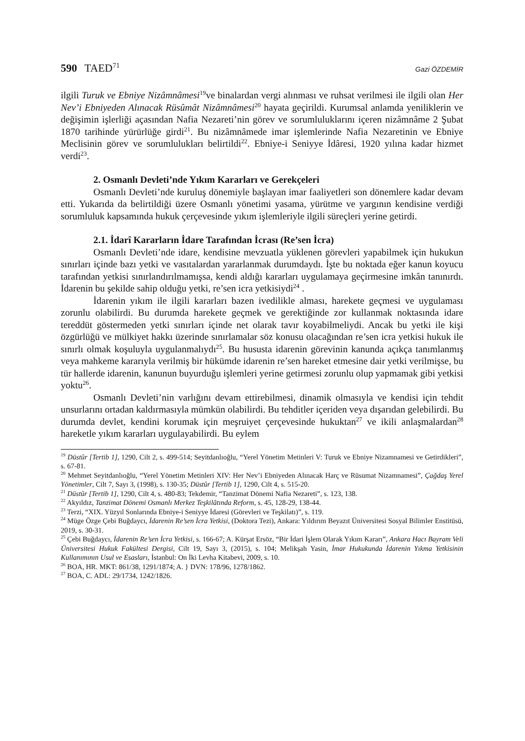590 TAED<sup>71</sup>
Gazi ÖZDEMİR
ilgili Turuk ve Ebniye Nizâmnâmesi<sup>19</sup>ve binalardan vergi alınması ve ruhsat verilmesi ile ilgili olan Her Nev’i Ebniyeden Alınacak Rüsûmât Nizâmnâmesi<sup>20</sup> hayata geçirildi. Kurumsal anlamda yeniliklerin ve değişimin işlerliği açasından Nafia Nezareti’nin görev ve sorumluluklarını içeren nizâmnâme 2 Şubat 1870 tarihinde yürürlüğe girdi<sup>21</sup>. Bu nizâmnâmede imar işlemlerinde Nafia Nezaretinin ve Ebniye Meclisinin görev ve sorumlulukları belirtildi<sup>22</sup>. Ebniye-i Seniyye İdâresi, 1920 yılına kadar hizmet verdi<sup>23</sup>.
2. Osmanlı Devleti’nde Yıkım Kararları ve Gerekçeleri
Osmanlı Devleti’nde kuruluş dönemiyle başlayan imar faaliyetleri son dönemlere kadar devam etti. Yukarıda da belirtildiği üzere Osmanlı yönetimi yasama, yürütme ve yargının kendisine verdiği sorumluluk kapsamında hukuk çerçevesinde yıkım işlemleriyle ilgili süreçleri yerine getirdi.
2.1. İdarî Kararların İdare Tarafından İcrası (Re’sen İcra)
Osmanlı Devleti’nde idare, kendisine mevzuatla yüklenen görevleri yapabilmek için hukukun sınırları içinde bazı yetki ve vasıtalardan yararlanmak durumdaydı. İşte bu noktada eğer kanun koyucu tarafından yetkisi sınırlandırılmamışsa, kendi aldığı kararları uygulamaya geçirmesine imkân tanınırdı. İdarenin bu şekilde sahip olduğu yetki, re’sen icra yetkisiydi<sup>24</sup> .
İdarenin yıkım ile ilgili kararları bazen ivedilikle alması, harekete geçmesi ve uygulaması zorunlu olabilirdi. Bu durumda harekete geçmek ve gerektiğinde zor kullanmak noktasında idare tereddüt göstermeden yetki sınırları içinde net olarak tavır koyabilmeliydi. Ancak bu yetki ile kişi özgürlüğü ve mülkiyet hakkı üzerinde sınırlamalar söz konusu olacağından re’sen icra yetkisi hukuk ile sınırlı olmak koşuluyla uygulanmalıydı<sup>25</sup>. Bu hususta idarenin görevinin kanunda açıkça tanımlanmış veya mahkeme kararıyla verilmiş bir hükümde idarenin re’sen hareket etmesine dair yetki verilmişse, bu tür hallerde idarenin, kanunun buyurduğu işlemleri yerine getirmesi zorunlu olup yapmamak gibi yetkisi yoktu<sup>26</sup>.
Osmanlı Devleti’nin varlığını devam ettirebilmesi, dinamik olmasıyla ve kendisi için tehdit unsurlarını ortadan kaldırmasıyla mümkün olabilirdi. Bu tehditler içeriden veya dışarıdan gelebilirdi. Bu durumda devlet, kendini korumak için meşruiyet çerçevesinde hukuktan<sup>27</sup> ve ikili anlaşmalardan<sup>28</sup> hareketle yıkım kararları uygulayabilirdi. Bu eylem
<sup>19</sup> Düstûr [Tertib 1], 1290, Cilt 2, s. 499-514; Seyitdanlıoğlu, “Yerel Yönetim Metinleri V: Turuk ve Ebniye Nizamnamesi ve Getirdikleri”, s. 67-81.
<sup>20</sup> Mehmet Seyitdanlıoğlu, “Yerel Yönetim Metinleri XIV: Her Nev’i Ebniyeden Alınacak Harç ve Rüsumat Nizamnamesi”, Çağdaş Yerel Yönetimler, Cilt 7, Sayı 3, (1998), s. 130-35; Düstûr [Tertib 1], 1290, Cilt 4, s. 515-20.
<sup>21</sup> Düstûr [Tertib 1], 1290, Cilt 4, s. 480-83; Tekdemir, “Tanzimat Dönemi Nafia Nezareti”, s. 123, 138.
<sup>22</sup> Akyıldız, Tanzimat Dönemi Osmanlı Merkez Teşkilâtında Reform, s. 45, 128-29, 138-44.
<sup>23</sup> Terzi, “XIX. Yüzyıl Sonlarında Ebniye-i Seniyye İdaresi (Görevleri ve Teşkilatı)”, s. 119.
<sup>24</sup> Müge Özge Çebi Buğdaycı, İdarenin Re’sen İcra Yetkisi, (Doktora Tezi), Ankara: Yıldırım Beyazıt Üniversitesi Sosyal Bilimler Enstitüsü, 2019, s. 30-31.
<sup>25</sup> Çebi Buğdaycı, İdarenin Re’sen İcra Yetkisi, s. 166-67; A. Kürşat Ersöz, “Bir İdari İşlem Olarak Yıkım Kararı”, Ankara Hacı Bayram Veli Üniversitesi Hukuk Fakültesi Dergisi, Cilt 19, Sayı 3, (2015), s. 104; Melikşah Yasin, İmar Hukukunda İdarenin Yıkma Yetkisinin Kullanımının Usul ve Esasları, İstanbul: On İki Levha Kitabevi, 2009, s. 10.
<sup>26</sup> BOA, HR. MKT: 861/38, 1291/1874; A. } DVN: 178/96, 1278/1862.
<sup>27</sup> BOA, C. ADL: 29/1734, 1242/1826.